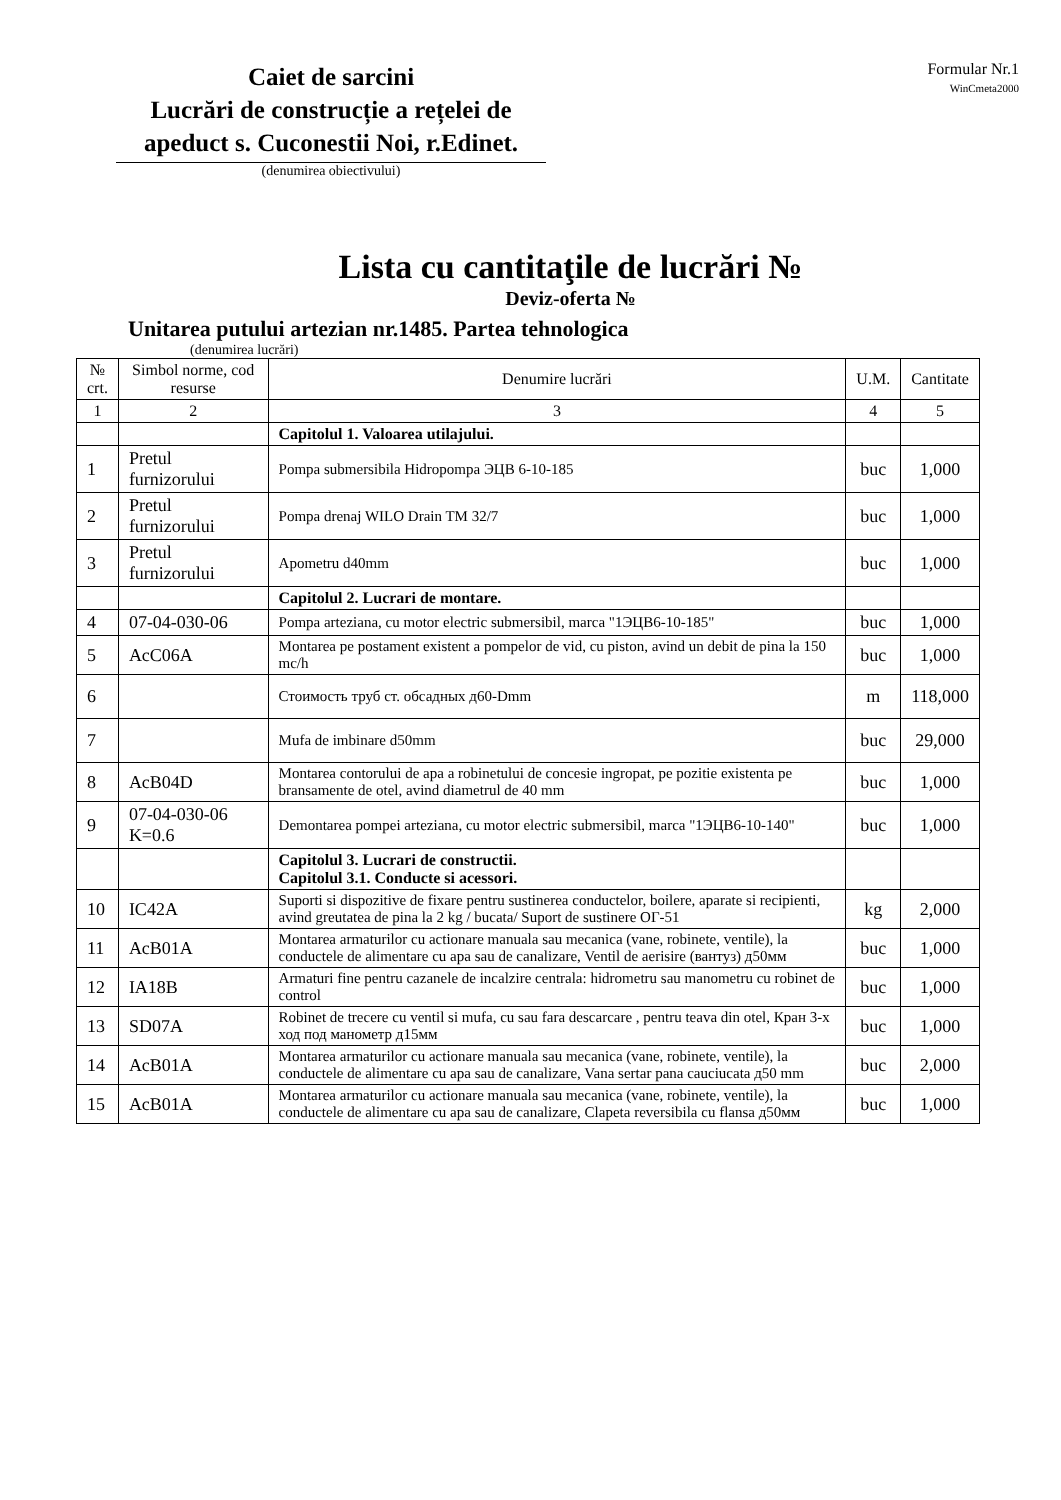Caiet de sarcini
Lucrări de construcție a rețelei de apeduct s. Cuconestii Noi, r.Edinet.
(denumirea obiectivului)
Formular Nr.1
WinCmeta2000
Lista cu cantitaţile de lucrări №
Deviz-oferta №
Unitarea putului artezian nr.1485. Partea tehnologica
(denumirea lucrări)
| № crt. | Simbol norme, cod resurse | Denumire lucrări | U.M. | Cantitate |
| --- | --- | --- | --- | --- |
| 1 | 2 | 3 | 4 | 5 |
| | | Capitolul 1. Valoarea utilajului. | | |
| 1 | Pretul furnizorului | Pompa submersibila Hidropompa ЭЦВ 6-10-185 | buc | 1,000 |
| 2 | Pretul furnizorului | Pompa drenaj WILO Drain TM 32/7 | buc | 1,000 |
| 3 | Pretul furnizorului | Apometru d40mm | buc | 1,000 |
| | | Capitolul 2. Lucrari de montare. | | |
| 4 | 07-04-030-06 | Pompa arteziana, cu motor electric submersibil, marca "1ЭЦВ6-10-185" | buc | 1,000 |
| 5 | AcC06A | Montarea pe postament existent a pompelor de vid, cu piston, avind un debit de pina la 150 mc/h | buc | 1,000 |
| 6 | | Стоимость труб ст. обсадных д60-Dmm | m | 118,000 |
| 7 | | Mufa de imbinare d50mm | buc | 29,000 |
| 8 | AcB04D | Montarea contorului de apa a robinetului de concesie ingropat, pe pozitie existenta pe bransamente de otel, avind diametrul de 40 mm | buc | 1,000 |
| 9 | 07-04-030-06 K=0.6 | Demontarea pompei arteziana, cu motor electric submersibil, marca "1ЭЦВ6-10-140" | buc | 1,000 |
| | | Capitolul 3. Lucrari de constructii. Capitolul 3.1. Conducte si acessori. | | |
| 10 | IC42A | Suporti si dispozitive de fixare pentru sustinerea conductelor, boilere, aparate si recipienti, avind greutatea de pina la 2 kg / bucata/ Suport de sustinere ОГ-51 | kg | 2,000 |
| 11 | AcB01A | Montarea armaturilor cu actionare manuala sau mecanica (vane, robinete, ventile), la conductele de alimentare cu apa sau de canalizare, Ventil de aerisire (вантуз) д50мм | buc | 1,000 |
| 12 | IA18B | Armaturi fine pentru cazanele de incalzire centrala: hidrometru sau manometru cu robinet de control | buc | 1,000 |
| 13 | SD07A | Robinet de trecere cu ventil si mufa, cu sau fara descarcare , pentru teava din otel, Кран 3-х ход под манометр д15мм | buc | 1,000 |
| 14 | AcB01A | Montarea armaturilor cu actionare manuala sau mecanica (vane, robinete, ventile), la conductele de alimentare cu apa sau de canalizare, Vana sertar pana cauciucata д50 mm | buc | 2,000 |
| 15 | AcB01A | Montarea armaturilor cu actionare manuala sau mecanica (vane, robinete, ventile), la conductele de alimentare cu apa sau de canalizare, Clapeta reversibila cu flansa д50мм | buc | 1,000 |